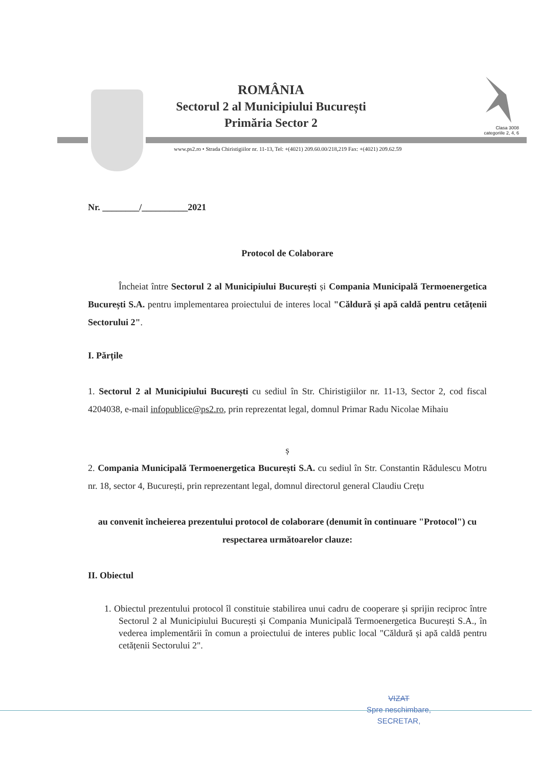Clasa 3008
categoriile 2, 4, 6
ROMÂNIA
Sectorul 2 al Municipiului București
Primăria Sector 2
www.ps2.ro • Strada Chiristigiilor nr. 11-13, Tel: +(4021) 209.60.00/218,219 Fax: +(4021) 209.62.59
Nr. ________/__________2021
Protocol de Colaborare
Încheiat între Sectorul 2 al Municipiului București și Compania Municipală Termoenergetica București S.A. pentru implementarea proiectului de interes local "Căldură și apă caldă pentru cetățenii Sectorului 2".
I. Părțile
1. Sectorul 2 al Municipiului București cu sediul în Str. Chiristigiilor nr. 11-13, Sector 2, cod fiscal 4204038, e-mail infopublice@ps2.ro, prin reprezentat legal, domnul Primar Radu Nicolae Mihaiu
ș
2. Compania Municipală Termoenergetica București S.A. cu sediul în Str. Constantin Rădulescu Motru nr. 18, sector 4, București, prin reprezentant legal, domnul directorul general Claudiu Crețu
au convenit încheierea prezentului protocol de colaborare (denumit în continuare "Protocol") cu respectarea următoarelor clauze:
II. Obiectul
1. Obiectul prezentului protocol îl constituie stabilirea unui cadru de cooperare și sprijin reciproc între Sectorul 2 al Municipiului București și Compania Municipală Termoenergetica București S.A., în vederea implementării în comun a proiectului de interes public local "Căldură și apă caldă pentru cetățenii Sectorului 2".
VIZAT
Spre neschimbare,
SECRETAR,